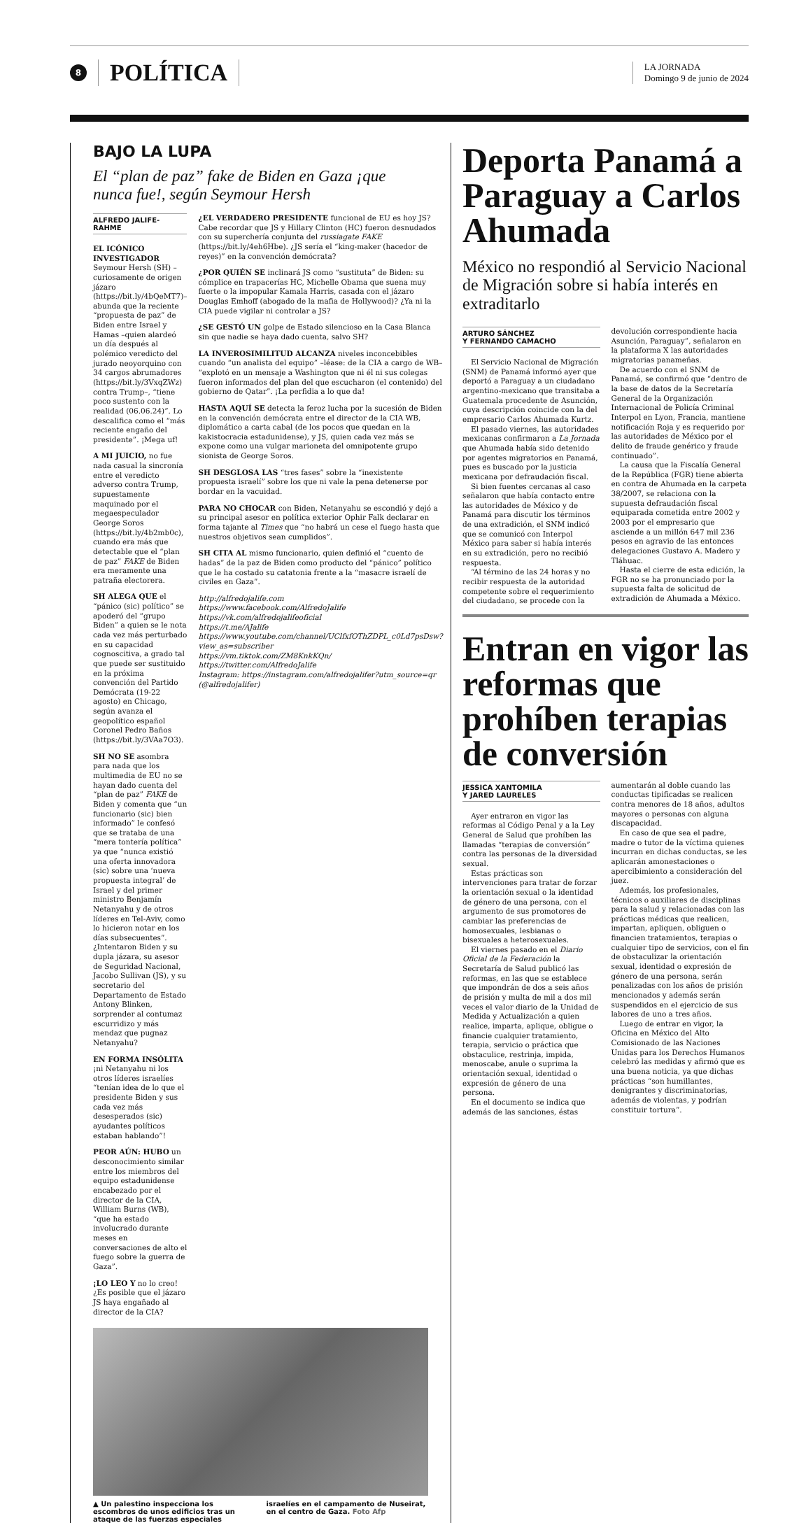8
POLÍTICA
LA JORNADA
Domingo 9 de junio de 2024
BAJO LA LUPA
El “plan de paz” fake de Biden en Gaza ¡que nunca fue!, según Seymour Hersh
ALFREDO JALIFE-RAHME
EL ICÓNICO INVESTIGADOR Seymour Hersh (SH) –curiosamente de origen jázaro (https://bit.ly/4bQeMT7)– abunda que la reciente “propuesta de paz” de Biden entre Israel y Hamas –quien alardeó un día después al polémico veredicto del jurado neoyorquino con 34 cargos abrumadores (https://bit.ly/3VxqZWz) contra Trump–, “tiene poco sustento con la realidad (06.06.24)”. Lo descalifica como el “más reciente engaño del presidente”. ¡Mega uf!
A MI JUICIO, no fue nada casual la sincronía entre el veredicto adverso contra Trump, supuestamente maquinado por el megaespeculador George Soros (https://bit.ly/4b2mb0c), cuando era más que detectable que el “plan de paz” FAKE de Biden era meramente una patraña electorera.
SH ALEGA QUE el “pánico (sic) político” se apoderó del “grupo Biden” a quien se le nota cada vez más perturbado en su capacidad cognoscitiva, a grado tal que puede ser sustituido en la próxima convención del Partido Demócrata (19-22 agosto) en Chicago, según avanza el geopolítico español Coronel Pedro Baños (https://bit.ly/3VAa7O3).
SH NO SE asombra para nada que los multimedia de EU no se hayan dado cuenta del “plan de paz” FAKE de Biden y comenta que “un funcionario (sic) bien informado” le confesó que se trataba de una “mera tontería política” ya que “nunca existió una oferta innovadora (sic) sobre una ‘nueva propuesta integral’ de Israel y del primer ministro Benjamín Netanyahu y de otros líderes en Tel-Aviv, como lo hicieron notar en los días subsecuentes”. ¿Intentaron Biden y su dupla jázara, su asesor de Seguridad Nacional, Jacobo Sullivan (JS), y su secretario del Departamento de Estado Antony Blinken, sorprender al contumaz escurridizo y más mendaz que pugnaz Netanyahu?
EN FORMA INSÓLITA ¡ni Netanyahu ni los otros líderes israelíes “tenían idea de lo que el presidente Biden y sus cada vez más desesperados (sic) ayudantes políticos estaban hablando”!
PEOR AÚN: HUBO un desconocimiento similar entre los miembros del equipo estadunidense encabezado por el director de la CIA, William Burns (WB), “que ha estado involucrado durante meses en conversaciones de alto el fuego sobre la guerra de Gaza”.
¡LO LEO Y no lo creo! ¿Es posible que el jázaro JS haya engañado al director de la CIA?
¿EL VERDADERO PRESIDENTE funcional de EU es hoy JS? Cabe recordar que JS y Hillary Clinton (HC) fueron desnudados con su superchería conjunta del russiagate FAKE (https://bit.ly/4eh6Hbe). ¿JS sería el “king-maker (hacedor de reyes)” en la convención demócrata?
¿POR QUIÉN SE inclinará JS como “sustituta” de Biden: su cómplice en trapacerías HC, Michelle Obama que suena muy fuerte o la impopular Kamala Harris, casada con el jázaro Douglas Emhoff (abogado de la mafia de Hollywood)? ¿Ya ni la CIA puede vigilar ni controlar a JS?
¿SE GESTÓ UN golpe de Estado silencioso en la Casa Blanca sin que nadie se haya dado cuenta, salvo SH?
LA INVEROSIMILITUD ALCANZA niveles inconcebibles cuando “un analista del equipo” –léase: de la CIA a cargo de WB– “explotó en un mensaje a Washington que ni él ni sus colegas fueron informados del plan del que escucharon (el contenido) del gobierno de Qatar”. ¡La perfidia a lo que da!
HASTA AQUÍ SE detecta la feroz lucha por la sucesión de Biden en la convención demócrata entre el director de la CIA WB, diplomático a carta cabal (de los pocos que quedan en la kakistocracia estadunidense), y JS, quien cada vez más se expone como una vulgar marioneta del omnipotente grupo sionista de George Soros.
SH DESGLOSA LAS “tres fases” sobre la “inexistente propuesta israelí” sobre los que ni vale la pena detenerse por bordar en la vacuidad.
PARA NO CHOCAR con Biden, Netanyahu se escondió y dejó a su principal asesor en política exterior Ophir Falk declarar en forma tajante al Times que “no habrá un cese el fuego hasta que nuestros objetivos sean cumplidos”.
SH CITA AL mismo funcionario, quien definió el “cuento de hadas” de la paz de Biden como producto del “pánico” político que le ha costado su catatonia frente a la “masacre israelí de civiles en Gaza”.
http://alfredojalife.com
https://www.facebook.com/AlfredoJalife
https://vk.com/alfredojalifeoficial
https://t.me/AJalife
https://www.youtube.com/channel/UClfxfOThZDPL_c0Ld7psDsw?view_as=subscriber
https://vm.tiktok.com/ZM8KnkKQn/
https://twitter.com/AlfredoJalife
Instagram: https://instagram.com/alfredojalifer?utm_source=qr (@alfredojalifer)
▲ Un palestino inspecciona los escombros de unos edificios tras un ataque de las fuerzas especiales israelíes en el campamento de Nuseirat, en el centro de Gaza. Foto Afp
Deporta Panamá a Paraguay a Carlos Ahumada
México no respondió al Servicio Nacional de Migración sobre si había interés en extraditarlo
ARTURO SÁNCHEZ
Y FERNANDO CAMACHO
El Servicio Nacional de Migración (SNM) de Panamá informó ayer que deportó a Paraguay a un ciudadano argentino-mexicano que transitaba a Guatemala procedente de Asunción, cuya descripción coincide con la del empresario Carlos Ahumada Kurtz.
El pasado viernes, las autoridades mexicanas confirmaron a La Jornada que Ahumada había sido detenido por agentes migratorios en Panamá, pues es buscado por la justicia mexicana por defraudación fiscal.
Si bien fuentes cercanas al caso señalaron que había contacto entre las autoridades de México y de Panamá para discutir los términos de una extradición, el SNM indicó que se comunicó con Interpol México para saber si había interés en su extradición, pero no recibió respuesta.
“Al término de las 24 horas y no recibir respuesta de la autoridad competente sobre el requerimiento del ciudadano, se procede con la devolución correspondiente hacia Asunción, Paraguay”, señalaron en la plataforma X las autoridades migratorias panameñas.
De acuerdo con el SNM de Panamá, se confirmó que “dentro de la base de datos de la Secretaría General de la Organización Internacional de Policía Criminal Interpol en Lyon, Francia, mantiene notificación Roja y es requerido por las autoridades de México por el delito de fraude genérico y fraude continuado”.
La causa que la Fiscalía General de la República (FGR) tiene abierta en contra de Ahumada en la carpeta 38/2007, se relaciona con la supuesta defraudación fiscal equiparada cometida entre 2002 y 2003 por el empresario que asciende a un millón 647 mil 236 pesos en agravio de las entonces delegaciones Gustavo A. Madero y Tláhuac.
Hasta el cierre de esta edición, la FGR no se ha pronunciado por la supuesta falta de solicitud de extradición de Ahumada a México.
Entran en vigor las reformas que prohíben terapias de conversión
JESSICA XANTOMILA
Y JARED LAURELES
Ayer entraron en vigor las reformas al Código Penal y a la Ley General de Salud que prohíben las llamadas “terapias de conversión” contra las personas de la diversidad sexual.
Estas prácticas son intervenciones para tratar de forzar la orientación sexual o la identidad de género de una persona, con el argumento de sus promotores de cambiar las preferencias de homosexuales, lesbianas o bisexuales a heterosexuales.
El viernes pasado en el Diario Oficial de la Federación la Secretaría de Salud publicó las reformas, en las que se establece que impondrán de dos a seis años de prisión y multa de mil a dos mil veces el valor diario de la Unidad de Medida y Actualización a quien realice, imparta, aplique, obligue o financie cualquier tratamiento, terapia, servicio o práctica que obstaculice, restrinja, impida, menoscabe, anule o suprima la orientación sexual, identidad o expresión de género de una persona.
En el documento se indica que además de las sanciones, éstas aumentarán al doble cuando las conductas tipificadas se realicen contra menores de 18 años, adultos mayores o personas con alguna discapacidad.
En caso de que sea el padre, madre o tutor de la víctima quienes incurran en dichas conductas, se les aplicarán amonestaciones o apercibimiento a consideración del juez.
Además, los profesionales, técnicos o auxiliares de disciplinas para la salud y relacionadas con las prácticas médicas que realicen, impartan, apliquen, obliguen o financien tratamientos, terapias o cualquier tipo de servicios, con el fin de obstaculizar la orientación sexual, identidad o expresión de género de una persona, serán penalizadas con los años de prisión mencionados y además serán suspendidos en el ejercicio de sus labores de uno a tres años.
Luego de entrar en vigor, la Oficina en México del Alto Comisionado de las Naciones Unidas para los Derechos Humanos celebró las medidas y afirmó que es una buena noticia, ya que dichas prácticas “son humillantes, denigrantes y discriminatorias, además de violentas, y podrían constituir tortura”.